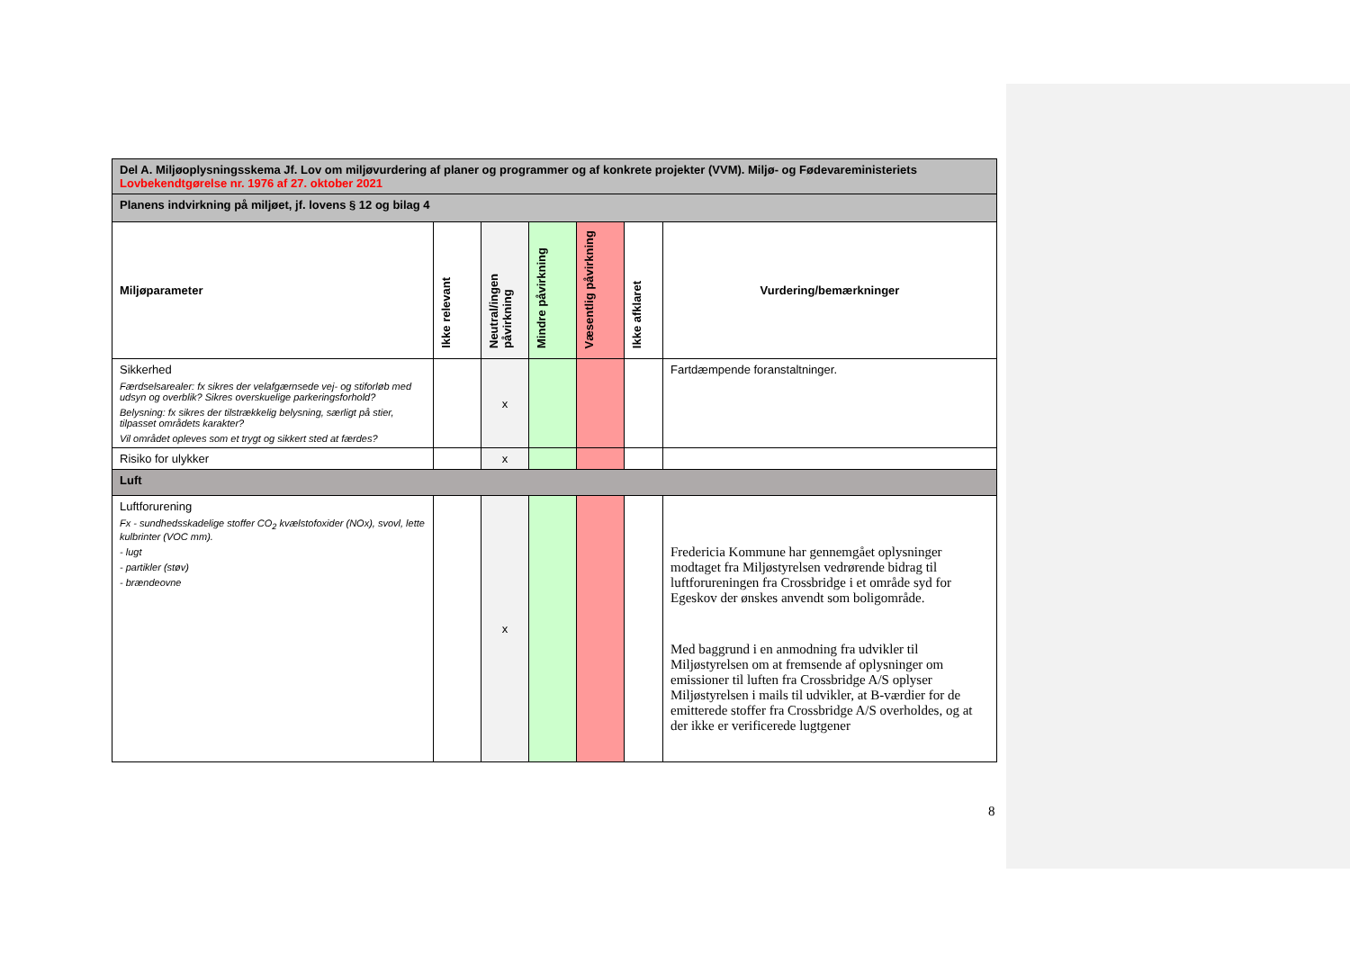| Del A. Miljøoplysningsskema Jf. Lov om miljøvurdering af planer og programmer og af konkrete projekter (VVM). Miljø- og Fødevareministeriets Lovbekendtgørelse nr. 1976 af 27. oktober 2021 | | | | | | |
| Planens indvirkning på miljøet, jf. lovens § 12 og bilag 4 | | | | | | |
| Miljøparameter | Ikke relevant | Neutral/ingen påvirkning | Mindre påvirkning | Væsentlig påvirkning | Ikke afklaret | Vurdering/bemærkninger |
| Sikkerhed Færdselsarealer: fx sikres der velafgærnsede vej- og stiforløb med udsyn og overblik? Sikres overskuelige parkeringsforhold? Belysning: fx sikres der tilstrækkelig belysning, særligt på stier, tilpasset områdets karakter? Vil området opleves som et trygt og sikkert sted at færdes? | | x | | | | Fartdæmpende foranstaltninger. |
| Risiko for ulykker | | x | | | | |
| Luft | | | | | | |
| Luftforurening Fx - sundhedsskadelige stoffer CO<sub>2</sub> kvælstofoxider (NOx), svovl, lette kulbrinter (VOC mm). - lugt - partikler (støv) - brændeovne | | x | | | | Fredericia Kommune har gennemgået oplysninger modtaget fra Miljøstyrelsen vedrørende bidrag til luftforureningen fra Crossbridge i et område syd for Egeskov der ønskes anvendt som boligområde. Med baggrund i en anmodning fra udvikler til Miljøstyrelsen om at fremsende af oplysninger om emissioner til luften fra Crossbridge A/S oplyser Miljøstyrelsen i mails til udvikler, at B-værdier for de emitterede stoffer fra Crossbridge A/S overholdes, og at der ikke er verificerede lugtgener |
8